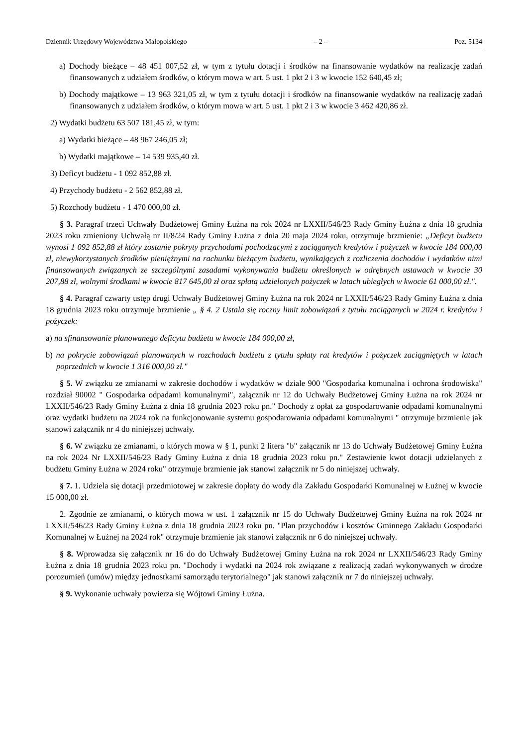Dziennik Urzędowy Województwa Małopolskiego – 2 – Poz. 5134
a) Dochody bieżące – 48 451 007,52 zł, w tym z tytułu dotacji i środków na finansowanie wydatków na realizację zadań finansowanych z udziałem środków, o którym mowa w art. 5 ust. 1 pkt 2 i 3 w kwocie 152 640,45 zł;
b) Dochody majątkowe – 13 963 321,05 zł, w tym z tytułu dotacji i środków na finansowanie wydatków na realizację zadań finansowanych z udziałem środków, o którym mowa w art. 5 ust. 1 pkt 2 i 3 w kwocie 3 462 420,86 zł.
2) Wydatki budżetu 63 507 181,45 zł, w tym:
a) Wydatki bieżące – 48 967 246,05 zł;
b) Wydatki majątkowe – 14 539 935,40 zł.
3) Deficyt budżetu - 1 092 852,88 zł.
4) Przychody budżetu - 2 562 852,88 zł.
5) Rozchody budżetu - 1 470 000,00 zł.
§ 3. Paragraf trzeci Uchwały Budżetowej Gminy Łużna na rok 2024 nr LXXII/546/23 Rady Gminy Łużna z dnia 18 grudnia 2023 roku zmieniony Uchwałą nr II/8/24 Rady Gminy Łużna z dnia 20 maja 2024 roku, otrzymuje brzmienie: „Deficyt budżetu wynosi 1 092 852,88 zł który zostanie pokryty przychodami pochodzącymi z zaciąganych kredytów i pożyczek w kwocie 184 000,00 zł, niewykorzystanych środków pieniężnymi na rachunku bieżącym budżetu, wynikających z rozliczenia dochodów i wydatków nimi finansowanych związanych ze szczególnymi zasadami wykonywania budżetu określonych w odrębnych ustawach w kwocie 30 207,88 zł, wolnymi środkami w kwocie 817 645,00 zł oraz spłatą udzielonych pożyczek w latach ubiegłych w kwocie 61 000,00 zł.".
§ 4. Paragraf czwarty ustęp drugi Uchwały Budżetowej Gminy Łużna na rok 2024 nr LXXII/546/23 Rady Gminy Łużna z dnia 18 grudnia 2023 roku otrzymuje brzmienie „ § 4. 2 Ustala się roczny limit zobowiązań z tytułu zaciąganych w 2024 r. kredytów i pożyczek:
a) na sfinansowanie planowanego deficytu budżetu w kwocie 184 000,00 zł,
b) na pokrycie zobowiązań planowanych w rozchodach budżetu z tytułu spłaty rat kredytów i pożyczek zaciągniętych w latach poprzednich w kwocie 1 316 000,00 zł."
§ 5. W związku ze zmianami w zakresie dochodów i wydatków w dziale 900 "Gospodarka komunalna i ochrona środowiska" rozdział 90002 " Gospodarka odpadami komunalnymi", załącznik nr 12 do Uchwały Budżetowej Gminy Łużna na rok 2024 nr LXXII/546/23 Rady Gminy Łużna z dnia 18 grudnia 2023 roku pn." Dochody z opłat za gospodarowanie odpadami komunalnymi oraz wydatki budżetu na 2024 rok na funkcjonowanie systemu gospodarowania odpadami komunalnymi " otrzymuje brzmienie jak stanowi załącznik nr 4 do niniejszej uchwały.
§ 6. W związku ze zmianami, o których mowa w § 1, punkt 2 litera "b" załącznik nr 13 do Uchwały Budżetowej Gminy Łużna na rok 2024 Nr LXXII/546/23 Rady Gminy Łużna z dnia 18 grudnia 2023 roku pn." Zestawienie kwot dotacji udzielanych z budżetu Gminy Łużna w 2024 roku" otrzymuje brzmienie jak stanowi załącznik nr 5 do niniejszej uchwały.
§ 7. 1. Udziela się dotacji przedmiotowej w zakresie dopłaty do wody dla Zakładu Gospodarki Komunalnej w Łużnej w kwocie 15 000,00 zł.
2. Zgodnie ze zmianami, o których mowa w ust. 1 załącznik nr 15 do Uchwały Budżetowej Gminy Łużna na rok 2024 nr LXXII/546/23 Rady Gminy Łużna z dnia 18 grudnia 2023 roku pn. "Plan przychodów i kosztów Gminnego Zakładu Gospodarki Komunalnej w Łużnej na 2024 rok" otrzymuje brzmienie jak stanowi załącznik nr 6 do niniejszej uchwały.
§ 8. Wprowadza się załącznik nr 16 do do Uchwały Budżetowej Gminy Łużna na rok 2024 nr LXXII/546/23 Rady Gminy Łużna z dnia 18 grudnia 2023 roku pn. "Dochody i wydatki na 2024 rok związane z realizacją zadań wykonywanych w drodze porozumień (umów) między jednostkami samorządu terytorialnego" jak stanowi załącznik nr 7 do niniejszej uchwały.
§ 9. Wykonanie uchwały powierza się Wójtowi Gminy Łużna.